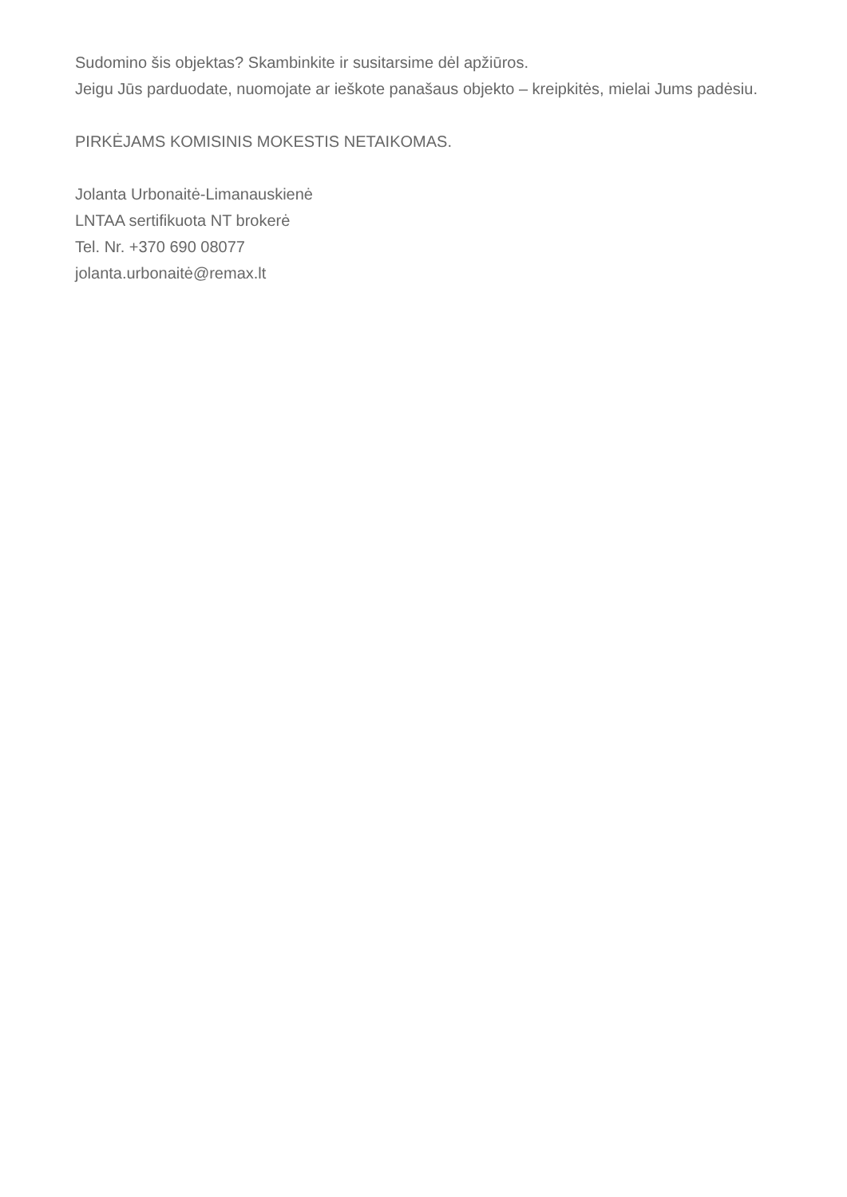Sudomino šis objektas? Skambinkite ir susitarsime dėl apžiūros.
Jeigu Jūs parduodate, nuomojate ar ieškote panašaus objekto – kreipkitės, mielai Jums padėsiu.
PIRKĖJAMS KOMISINIS MOKESTIS NETAIKOMAS.
Jolanta Urbonaitė-Limanauskienė
LNTAA sertifikuota NT brokerė
Tel. Nr. +370 690 08077
jolanta.urbonaitė@remax.lt